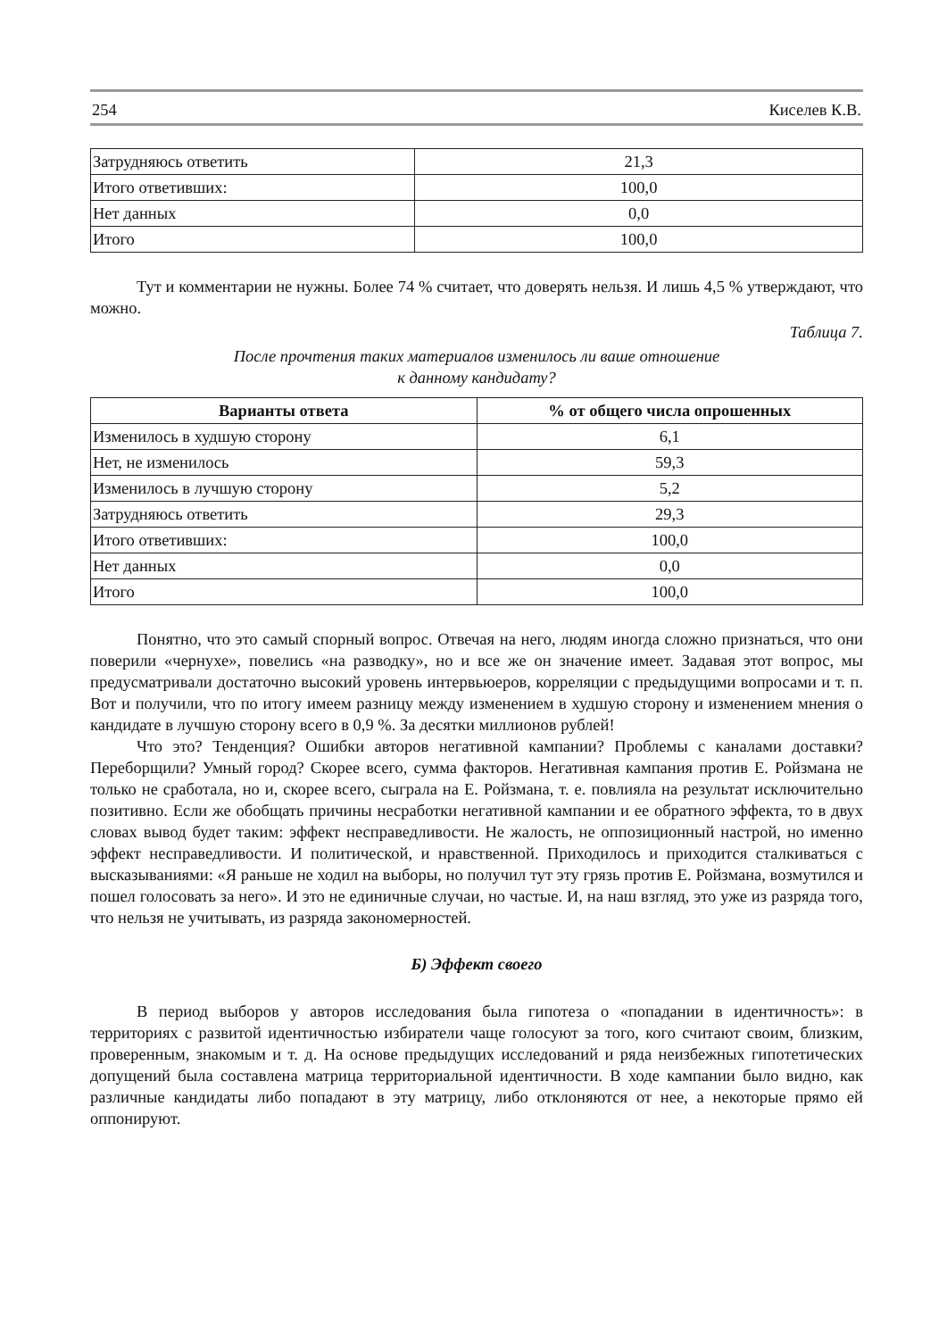254 Киселев К.В.
| Затрудняюсь ответить | 21,3 |
| Итого ответивших: | 100,0 |
| Нет данных | 0,0 |
| Итого | 100,0 |
Тут и комментарии не нужны. Более 74 % считает, что доверять нельзя. И лишь 4,5 % утверждают, что можно.
Таблица 7.
После прочтения таких материалов изменилось ли ваше отношение
к данному кандидату?
| Варианты ответа | % от общего числа опрошенных |
| --- | --- |
| Изменилось в худшую сторону | 6,1 |
| Нет, не изменилось | 59,3 |
| Изменилось в лучшую сторону | 5,2 |
| Затрудняюсь ответить | 29,3 |
| Итого ответивших: | 100,0 |
| Нет данных | 0,0 |
| Итого | 100,0 |
Понятно, что это самый спорный вопрос. Отвечая на него, людям иногда сложно признаться, что они поверили «чернухе», повелись «на разводку», но и все же он значение имеет. Задавая этот вопрос, мы предусматривали достаточно высокий уровень интервьюеров, корреляции с предыдущими вопросами и т. п. Вот и получили, что по итогу имеем разницу между изменением в худшую сторону и изменением мнения о кандидате в лучшую сторону всего в 0,9 %. За десятки миллионов рублей!
Что это? Тенденция? Ошибки авторов негативной кампании? Проблемы с каналами доставки? Переборщили? Умный город? Скорее всего, сумма факторов. Негативная кампания против Е. Ройзмана не только не сработала, но и, скорее всего, сыграла на Е. Ройзмана, т. е. повлияла на результат исключительно позитивно. Если же обобщать причины несработки негативной кампании и ее обратного эффекта, то в двух словах вывод будет таким: эффект несправедливости. Не жалость, не оппозиционный настрой, но именно эффект несправедливости. И политической, и нравственной. Приходилось и приходится сталкиваться с высказываниями: «Я раньше не ходил на выборы, но получил тут эту грязь против Е. Ройзмана, возмутился и пошел голосовать за него». И это не единичные случаи, но частые. И, на наш взгляд, это уже из разряда того, что нельзя не учитывать, из разряда закономерностей.
Б) Эффект своего
В период выборов у авторов исследования была гипотеза о «попадании в идентичность»: в территориях с развитой идентичностью избиратели чаще голосуют за того, кого считают своим, близким, проверенным, знакомым и т. д. На основе предыдущих исследований и ряда неизбежных гипотетических допущений была составлена матрица территориальной идентичности. В ходе кампании было видно, как различные кандидаты либо попадают в эту матрицу, либо отклоняются от нее, а некоторые прямо ей оппонируют.